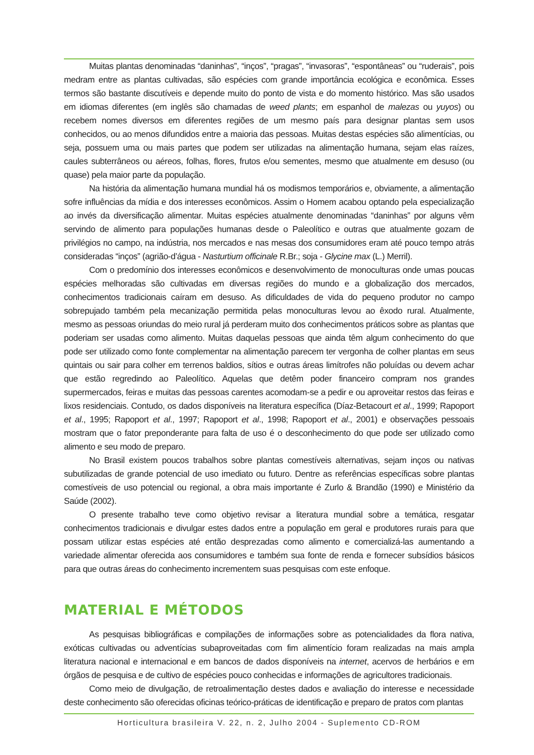Muitas plantas denominadas “daninhas”, “inços”, “pragas”, “invasoras”, “espontâneas” ou “ruderais”, pois medram entre as plantas cultivadas, são espécies com grande importância ecológica e econômica. Esses termos são bastante discutíveis e depende muito do ponto de vista e do momento histórico. Mas são usados em idiomas diferentes (em inglês são chamadas de weed plants; em espanhol de malezas ou yuyos) ou recebem nomes diversos em diferentes regiões de um mesmo país para designar plantas sem usos conhecidos, ou ao menos difundidos entre a maioria das pessoas. Muitas destas espécies são alimentícias, ou seja, possuem uma ou mais partes que podem ser utilizadas na alimentação humana, sejam elas raízes, caules subterrâneos ou aéreos, folhas, flores, frutos e/ou sementes, mesmo que atualmente em desuso (ou quase) pela maior parte da população.
Na história da alimentação humana mundial há os modismos temporários e, obviamente, a alimentação sofre influências da mídia e dos interesses econômicos. Assim o Homem acabou optando pela especialização ao invés da diversificação alimentar. Muitas espécies atualmente denominadas “daninhas” por alguns vêm servindo de alimento para populações humanas desde o Paleolítico e outras que atualmente gozam de privilégios no campo, na indústria, nos mercados e nas mesas dos consumidores eram até pouco tempo atrás consideradas “inços” (agrião-d’água - Nasturtium officinale R.Br.; soja - Glycine max (L.) Merril).
Com o predomínio dos interesses econômicos e desenvolvimento de monoculturas onde umas poucas espécies melhoradas são cultivadas em diversas regiões do mundo e a globalização dos mercados, conhecimentos tradicionais caíram em desuso. As dificuldades de vida do pequeno produtor no campo sobrepujado também pela mecanização permitida pelas monoculturas levou ao êxodo rural. Atualmente, mesmo as pessoas oriundas do meio rural já perderam muito dos conhecimentos práticos sobre as plantas que poderiam ser usadas como alimento. Muitas daquelas pessoas que ainda têm algum conhecimento do que pode ser utilizado como fonte complementar na alimentação parecem ter vergonha de colher plantas em seus quintais ou sair para colher em terrenos baldios, sítios e outras áreas limítrofes não poluídas ou devem achar que estão regredindo ao Paleolítico. Aquelas que detêm poder financeiro compram nos grandes supermercados, feiras e muitas das pessoas carentes acomodam-se a pedir e ou aproveitar restos das feiras e lixos residenciais. Contudo, os dados disponíveis na literatura específica (Díaz-Betacourt et al., 1999; Rapoport et al., 1995; Rapoport et al., 1997; Rapoport et al., 1998; Rapoport et al., 2001) e observações pessoais mostram que o fator preponderante para falta de uso é o desconhecimento do que pode ser utilizado como alimento e seu modo de preparo.
No Brasil existem poucos trabalhos sobre plantas comestíveis alternativas, sejam inços ou nativas subutilizadas de grande potencial de uso imediato ou futuro. Dentre as referências específicas sobre plantas comestíveis de uso potencial ou regional, a obra mais importante é Zurlo & Brandão (1990) e Ministério da Saúde (2002).
O presente trabalho teve como objetivo revisar a literatura mundial sobre a temática, resgatar conhecimentos tradicionais e divulgar estes dados entre a população em geral e produtores rurais para que possam utilizar estas espécies até então desprezadas como alimento e comercializá-las aumentando a variedade alimentar oferecida aos consumidores e também sua fonte de renda e fornecer subsídios básicos para que outras áreas do conhecimento incrementem suas pesquisas com este enfoque.
MATERIAL E MÉTODOS
As pesquisas bibliográficas e compilações de informações sobre as potencialidades da flora nativa, exóticas cultivadas ou adventícias subaproveitadas com fim alimentício foram realizadas na mais ampla literatura nacional e internacional e em bancos de dados disponíveis na internet, acervos de herbários e em órgãos de pesquisa e de cultivo de espécies pouco conhecidas e informações de agricultores tradicionais.
Como meio de divulgação, de retroalimentação destes dados e avaliação do interesse e necessidade deste conhecimento são oferecidas oficinas teórico-práticas de identificação e preparo de pratos com plantas
Horticultura brasileira V. 22, n. 2, Julho 2004 - Suplemento CD-ROM